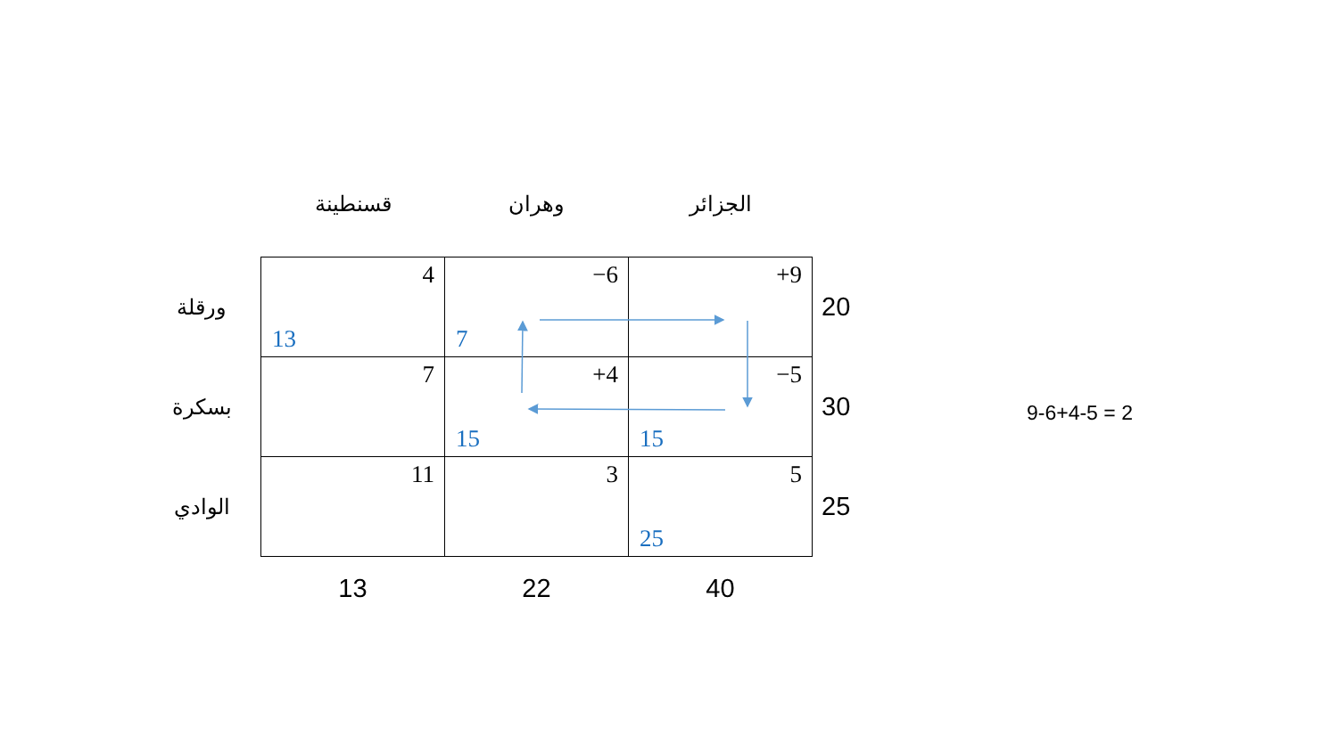| | قسنطينة | وهران | الجزائر | |
| --- | --- | --- | --- | --- |
| ورقلة | 4 13 | −6 7 | +9 | 20 |
| بسكرة | 7 | +4 15 | −5 15 | 30 |
| الوادي | 11 | 3 | 5 25 | 25 |
| | 13 | 22 | 40 | |
9-6+4-5 = 2